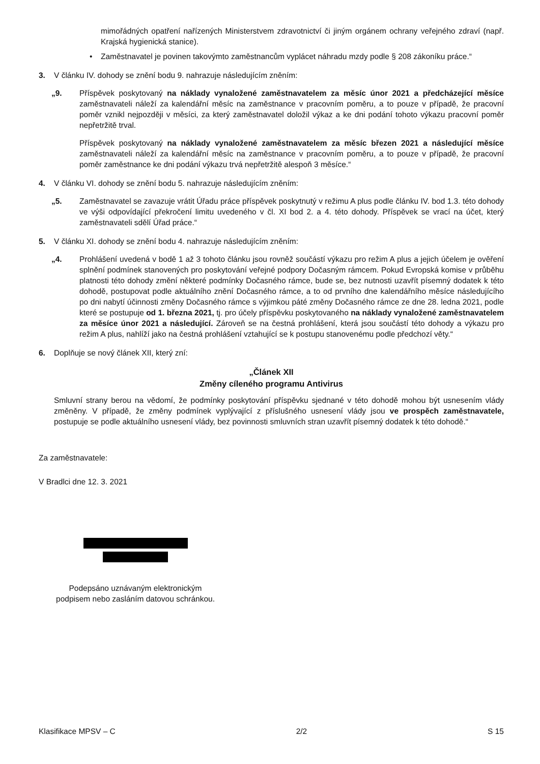mimořádných opatření nařízených Ministerstvem zdravotnictví či jiným orgánem ochrany veřejného zdraví (např. Krajská hygienická stanice).
• Zaměstnavatel je povinen takovýmto zaměstnancům vyplácet náhradu mzdy podle § 208 zákoníku práce.“
3. V článku IV. dohody se znění bodu 9. nahrazuje následujícím zněním:
„9. Příspěvek poskytovaný na náklady vynaložené zaměstnavatelem za měsíc únor 2021 a předcházející měsíce zaměstnavateli náleží za kalendářní měsíc na zaměstnance v pracovním poměru, a to pouze v případě, že pracovní poměr vznikl nejpozději v měsíci, za který zaměstnavatel doložil výkaz a ke dni podání tohoto výkazu pracovní poměr nepřetržitě trval.
Příspěvek poskytovaný na náklady vynaložené zaměstnavatelem za měsíc březen 2021 a následující měsíce zaměstnavateli náleží za kalendářní měsíc na zaměstnance v pracovním poměru, a to pouze v případě, že pracovní poměr zaměstnance ke dni podání výkazu trvá nepřetržitě alespoň 3 měsíce.“
4. V článku VI. dohody se znění bodu 5. nahrazuje následujícím zněním:
„5. Zaměstnavatel se zavazuje vrátit Úřadu práce příspěvek poskytnutý v režimu A plus podle článku IV. bod 1.3. této dohody ve výši odpovídající překročení limitu uvedeného v čl. XI bod 2. a 4. této dohody. Příspěvek se vrací na účet, který zaměstnavateli sdělí Úřad práce.“
5. V článku XI. dohody se znění bodu 4. nahrazuje následujícím zněním:
„4. Prohlášení uvedená v bodě 1 až 3 tohoto článku jsou rovněž součástí výkazu pro režim A plus a jejich účelem je ověření splnění podmínek stanovených pro poskytování veřejné podpory Dočasným rámcem. Pokud Evropská komise v průběhu platnosti této dohody změní některé podmínky Dočasného rámce, bude se, bez nutnosti uzavřít písemný dodatek k této dohodě, postupovat podle aktuálního znění Dočasného rámce, a to od prvního dne kalendářního měsíce následujícího po dni nabytí účinnosti změny Dočasného rámce s výjimkou páté změny Dočasného rámce ze dne 28. ledna 2021, podle které se postupuje od 1. března 2021, tj. pro účely příspěvku poskytovaného na náklady vynaložené zaměstnavatelem za měsíce únor 2021 a následující. Zároveň se na čestná prohlášení, která jsou součástí této dohody a výkazu pro režim A plus, nahlíží jako na čestná prohlášení vztahující se k postupu stanovenému podle předchozí věty.“
6. Doplňuje se nový článek XII, který zní:
„Článek XII
Změny cíleného programu Antivirus
Smluvní strany berou na vědomí, že podmínky poskytování příspěvku sjednané v této dohodě mohou být usnesením vlády změněny. V případě, že změny podmínek vyplývající z příslušného usnesení vlády jsou ve prospěch zaměstnavatele, postupuje se podle aktuálního usnesení vlády, bez povinnosti smluvních stran uzavřít písemný dodatek k této dohodě.“
Za zaměstnavatele:
V Bradlci dne 12. 3. 2021
Podepsáno uznávaným elektronickým
podpisem nebo zasláním datovou schránkou.
Klasifikace MPSV – C 2/2 S 15